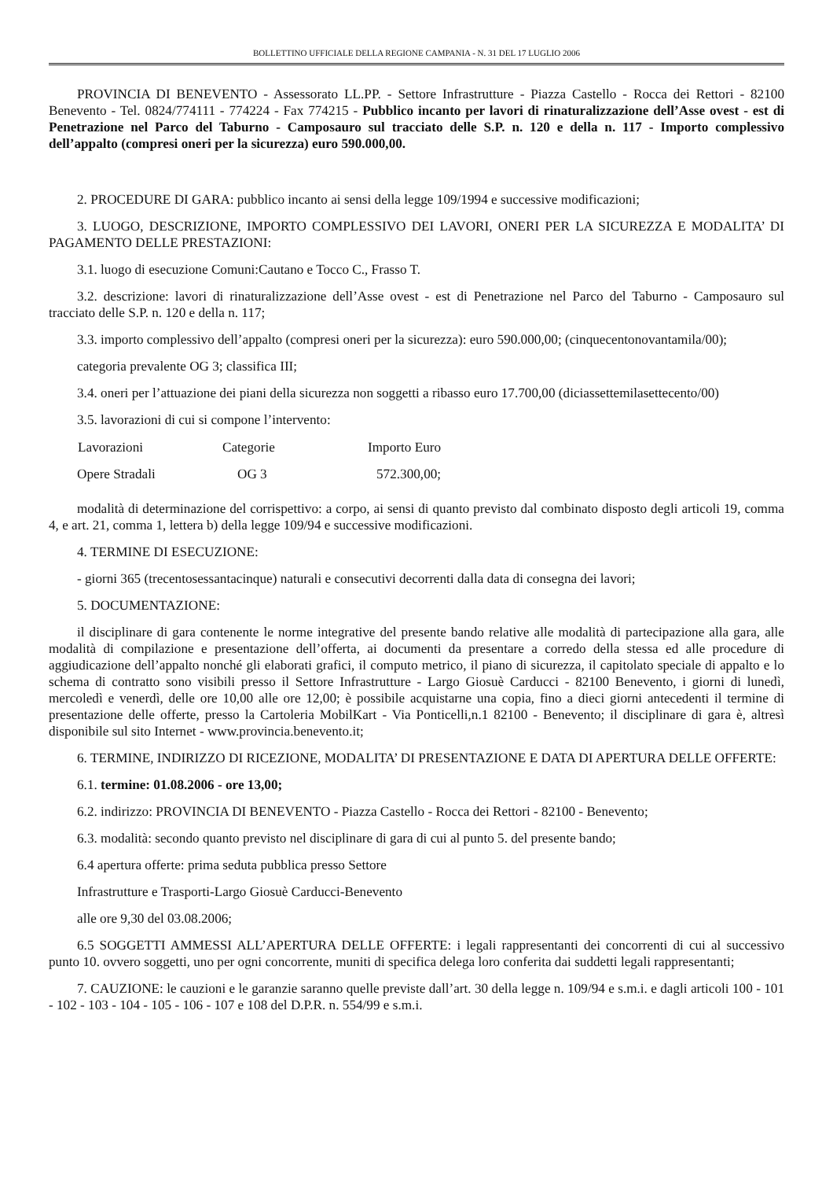BOLLETTINO UFFICIALE DELLA REGIONE CAMPANIA - N. 31 DEL 17 LUGLIO 2006
PROVINCIA DI BENEVENTO - Assessorato LL.PP. - Settore Infrastrutture - Piazza Castello - Rocca dei Rettori - 82100 Benevento - Tel. 0824/774111 - 774224 - Fax 774215 - Pubblico incanto per lavori di rinaturalizzazione dell’Asse ovest - est di Penetrazione nel Parco del Taburno - Camposauro sul tracciato delle S.P. n. 120 e della n. 117 - Importo complessivo dell’appalto (compresi oneri per la sicurezza) euro 590.000,00.
2. PROCEDURE DI GARA: pubblico incanto ai sensi della legge 109/1994 e successive modificazioni;
3. LUOGO, DESCRIZIONE, IMPORTO COMPLESSIVO DEI LAVORI, ONERI PER LA SICUREZZA E MODALITA’ DI PAGAMENTO DELLE PRESTAZIONI:
3.1. luogo di esecuzione Comuni:Cautano e Tocco C., Frasso T.
3.2. descrizione: lavori di rinaturalizzazione dell’Asse ovest - est di Penetrazione nel Parco del Taburno - Camposauro sul tracciato delle S.P. n. 120 e della n. 117;
3.3. importo complessivo dell’appalto (compresi oneri per la sicurezza): euro 590.000,00; (cinquecentonovantamila/00);
categoria prevalente OG 3; classifica III;
3.4. oneri per l’attuazione dei piani della sicurezza non soggetti a ribasso euro 17.700,00 (diciassettemilasettecento/00)
3.5. lavorazioni di cui si compone l’intervento:
| Lavorazioni | Categorie | Importo Euro |
| --- | --- | --- |
| Opere Stradali | OG 3 | 572.300,00; |
modalità di determinazione del corrispettivo: a corpo, ai sensi di quanto previsto dal combinato disposto degli articoli 19, comma 4, e art. 21, comma 1, lettera b) della legge 109/94 e successive modificazioni.
4. TERMINE DI ESECUZIONE:
- giorni 365 (trecentosessantacinque) naturali e consecutivi decorrenti dalla data di consegna dei lavori;
5. DOCUMENTAZIONE:
il disciplinare di gara contenente le norme integrative del presente bando relative alle modalità di partecipazione alla gara, alle modalità di compilazione e presentazione dell’offerta, ai documenti da presentare a corredo della stessa ed alle procedure di aggiudicazione dell’appalto nonché gli elaborati grafici, il computo metrico, il piano di sicurezza, il capitolato speciale di appalto e lo schema di contratto sono visibili presso il Settore Infrastrutture - Largo Giosuè Carducci - 82100 Benevento, i giorni di lunedì, mercoledì e venerdì, delle ore 10,00 alle ore 12,00; è possibile acquistarne una copia, fino a dieci giorni antecedenti il termine di presentazione delle offerte, presso la Cartoleria MobilKart - Via Ponticelli,n.1 82100 - Benevento; il disciplinare di gara è, altresì disponibile sul sito Internet - www.provincia.benevento.it;
6. TERMINE, INDIRIZZO DI RICEZIONE, MODALITA’ DI PRESENTAZIONE E DATA DI APERTURA DELLE OFFERTE:
6.1. termine: 01.08.2006 - ore 13,00;
6.2. indirizzo: PROVINCIA DI BENEVENTO - Piazza Castello - Rocca dei Rettori - 82100 - Benevento;
6.3. modalità: secondo quanto previsto nel disciplinare di gara di cui al punto 5. del presente bando;
6.4 apertura offerte: prima seduta pubblica presso Settore
Infrastrutture e Trasporti-Largo Giosuè Carducci-Benevento
alle ore 9,30 del 03.08.2006;
6.5 SOGGETTI AMMESSI ALL’APERTURA DELLE OFFERTE: i legali rappresentanti dei concorrenti di cui al successivo punto 10. ovvero soggetti, uno per ogni concorrente, muniti di specifica delega loro conferita dai suddetti legali rappresentanti;
7. CAUZIONE: le cauzioni e le garanzie saranno quelle previste dall’art. 30 della legge n. 109/94 e s.m.i. e dagli articoli 100 - 101 - 102 - 103 - 104 - 105 - 106 - 107 e 108 del D.P.R. n. 554/99 e s.m.i.